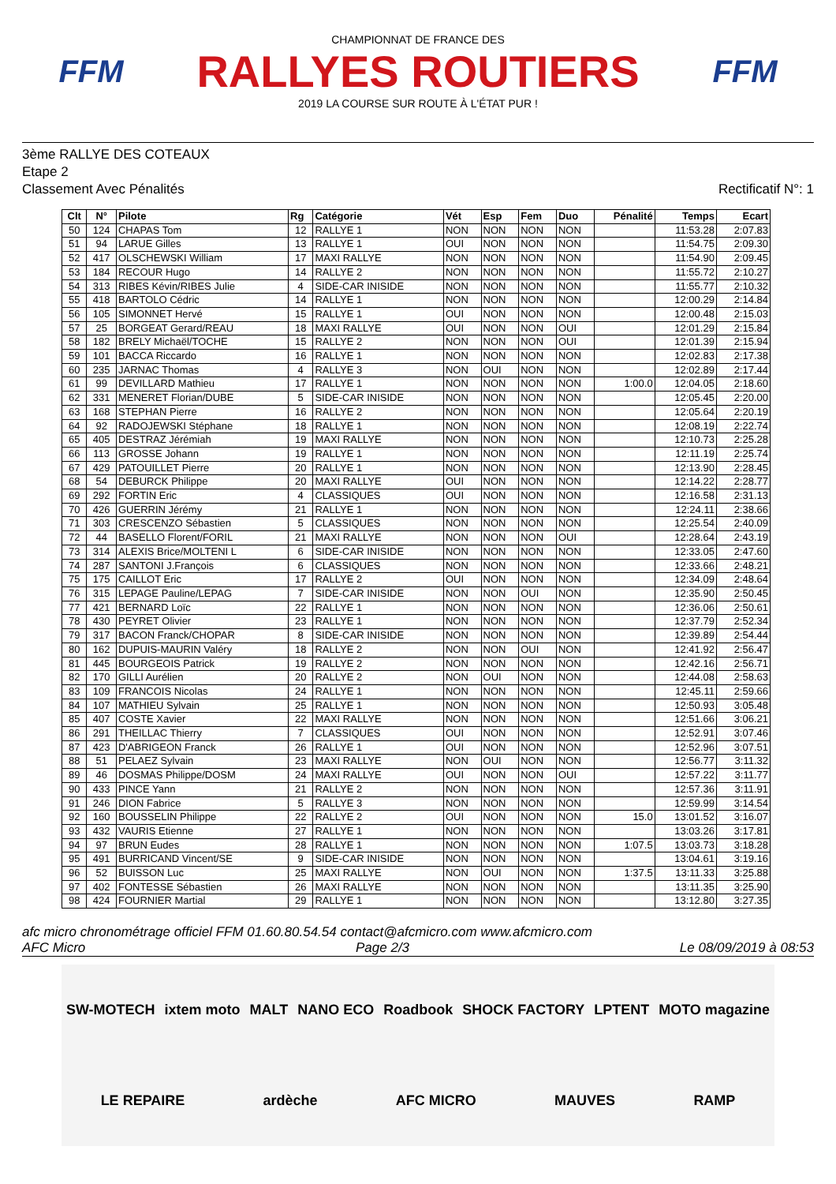FFM
CHAMPIONNAT DE FRANCE DES
RALLYES ROUTIERS
2019 LA COURSE SUR ROUTE À L'ÉTAT PUR !
FFM
3ème RALLYE DES COTEAUX
Etape 2
Classement Avec Pénalités Rectificatif N°: 1
| Clt | N° | Pilote | Rg | Catégorie | Vét | Esp | Fem | Duo | Pénalité | Temps | Ecart |
| --- | --- | --- | --- | --- | --- | --- | --- | --- | --- | --- | --- |
| 50 | 124 | CHAPAS Tom | 12 | RALLYE 1 | NON | NON | NON | NON | | 11:53.28 | 2:07.83 |
| 51 | 94 | LARUE Gilles | 13 | RALLYE 1 | OUI | NON | NON | NON | | 11:54.75 | 2:09.30 |
| 52 | 417 | OLSCHEWSKI William | 17 | MAXI RALLYE | NON | NON | NON | NON | | 11:54.90 | 2:09.45 |
| 53 | 184 | RECOUR Hugo | 14 | RALLYE 2 | NON | NON | NON | NON | | 11:55.72 | 2:10.27 |
| 54 | 313 | RIBES Kévin/RIBES Julie | 4 | SIDE-CAR INISIDE | NON | NON | NON | NON | | 11:55.77 | 2:10.32 |
| 55 | 418 | BARTOLO Cédric | 14 | RALLYE 1 | NON | NON | NON | NON | | 12:00.29 | 2:14.84 |
| 56 | 105 | SIMONNET Hervé | 15 | RALLYE 1 | OUI | NON | NON | NON | | 12:00.48 | 2:15.03 |
| 57 | 25 | BORGEAT Gerard/REAU | 18 | MAXI RALLYE | OUI | NON | NON | OUI | | 12:01.29 | 2:15.84 |
| 58 | 182 | BRELY Michaël/TOCHE | 15 | RALLYE 2 | NON | NON | NON | OUI | | 12:01.39 | 2:15.94 |
| 59 | 101 | BACCA Riccardo | 16 | RALLYE 1 | NON | NON | NON | NON | | 12:02.83 | 2:17.38 |
| 60 | 235 | JARNAC Thomas | 4 | RALLYE 3 | NON | OUI | NON | NON | | 12:02.89 | 2:17.44 |
| 61 | 99 | DEVILLARD Mathieu | 17 | RALLYE 1 | NON | NON | NON | NON | 1:00.0 | 12:04.05 | 2:18.60 |
| 62 | 331 | MENERET Florian/DUBE | 5 | SIDE-CAR INISIDE | NON | NON | NON | NON | | 12:05.45 | 2:20.00 |
| 63 | 168 | STEPHAN Pierre | 16 | RALLYE 2 | NON | NON | NON | NON | | 12:05.64 | 2:20.19 |
| 64 | 92 | RADOJEWSKI Stéphane | 18 | RALLYE 1 | NON | NON | NON | NON | | 12:08.19 | 2:22.74 |
| 65 | 405 | DESTRAZ Jérémiah | 19 | MAXI RALLYE | NON | NON | NON | NON | | 12:10.73 | 2:25.28 |
| 66 | 113 | GROSSE Johann | 19 | RALLYE 1 | NON | NON | NON | NON | | 12:11.19 | 2:25.74 |
| 67 | 429 | PATOUILLET Pierre | 20 | RALLYE 1 | NON | NON | NON | NON | | 12:13.90 | 2:28.45 |
| 68 | 54 | DEBURCK Philippe | 20 | MAXI RALLYE | OUI | NON | NON | NON | | 12:14.22 | 2:28.77 |
| 69 | 292 | FORTIN Eric | 4 | CLASSIQUES | OUI | NON | NON | NON | | 12:16.58 | 2:31.13 |
| 70 | 426 | GUERRIN Jérémy | 21 | RALLYE 1 | NON | NON | NON | NON | | 12:24.11 | 2:38.66 |
| 71 | 303 | CRESCENZO Sébastien | 5 | CLASSIQUES | NON | NON | NON | NON | | 12:25.54 | 2:40.09 |
| 72 | 44 | BASELLO Florent/FORIL | 21 | MAXI RALLYE | NON | NON | NON | OUI | | 12:28.64 | 2:43.19 |
| 73 | 314 | ALEXIS Brice/MOLTENI L | 6 | SIDE-CAR INISIDE | NON | NON | NON | NON | | 12:33.05 | 2:47.60 |
| 74 | 287 | SANTONI J.François | 6 | CLASSIQUES | NON | NON | NON | NON | | 12:33.66 | 2:48.21 |
| 75 | 175 | CAILLOT Eric | 17 | RALLYE 2 | OUI | NON | NON | NON | | 12:34.09 | 2:48.64 |
| 76 | 315 | LEPAGE Pauline/LEPAG | 7 | SIDE-CAR INISIDE | NON | NON | OUI | NON | | 12:35.90 | 2:50.45 |
| 77 | 421 | BERNARD Loïc | 22 | RALLYE 1 | NON | NON | NON | NON | | 12:36.06 | 2:50.61 |
| 78 | 430 | PEYRET Olivier | 23 | RALLYE 1 | NON | NON | NON | NON | | 12:37.79 | 2:52.34 |
| 79 | 317 | BACON Franck/CHOPAR | 8 | SIDE-CAR INISIDE | NON | NON | NON | NON | | 12:39.89 | 2:54.44 |
| 80 | 162 | DUPUIS-MAURIN Valéry | 18 | RALLYE 2 | NON | NON | OUI | NON | | 12:41.92 | 2:56.47 |
| 81 | 445 | BOURGEOIS Patrick | 19 | RALLYE 2 | NON | NON | NON | NON | | 12:42.16 | 2:56.71 |
| 82 | 170 | GILLI Aurélien | 20 | RALLYE 2 | NON | OUI | NON | NON | | 12:44.08 | 2:58.63 |
| 83 | 109 | FRANCOIS Nicolas | 24 | RALLYE 1 | NON | NON | NON | NON | | 12:45.11 | 2:59.66 |
| 84 | 107 | MATHIEU Sylvain | 25 | RALLYE 1 | NON | NON | NON | NON | | 12:50.93 | 3:05.48 |
| 85 | 407 | COSTE Xavier | 22 | MAXI RALLYE | NON | NON | NON | NON | | 12:51.66 | 3:06.21 |
| 86 | 291 | THEILLAC Thierry | 7 | CLASSIQUES | OUI | NON | NON | NON | | 12:52.91 | 3:07.46 |
| 87 | 423 | D'ABRIGEON Franck | 26 | RALLYE 1 | OUI | NON | NON | NON | | 12:52.96 | 3:07.51 |
| 88 | 51 | PELAEZ Sylvain | 23 | MAXI RALLYE | NON | OUI | NON | NON | | 12:56.77 | 3:11.32 |
| 89 | 46 | DOSMAS Philippe/DOSM | 24 | MAXI RALLYE | OUI | NON | NON | OUI | | 12:57.22 | 3:11.77 |
| 90 | 433 | PINCE Yann | 21 | RALLYE 2 | NON | NON | NON | NON | | 12:57.36 | 3:11.91 |
| 91 | 246 | DION Fabrice | 5 | RALLYE 3 | NON | NON | NON | NON | | 12:59.99 | 3:14.54 |
| 92 | 160 | BOUSSELIN Philippe | 22 | RALLYE 2 | OUI | NON | NON | NON | 15.0 | 13:01.52 | 3:16.07 |
| 93 | 432 | VAURIS Etienne | 27 | RALLYE 1 | NON | NON | NON | NON | | 13:03.26 | 3:17.81 |
| 94 | 97 | BRUN Eudes | 28 | RALLYE 1 | NON | NON | NON | NON | 1:07.5 | 13:03.73 | 3:18.28 |
| 95 | 491 | BURRICAND Vincent/SE | 9 | SIDE-CAR INISIDE | NON | NON | NON | NON | | 13:04.61 | 3:19.16 |
| 96 | 52 | BUISSON Luc | 25 | MAXI RALLYE | NON | OUI | NON | NON | 1:37.5 | 13:11.33 | 3:25.88 |
| 97 | 402 | FONTESSE Sébastien | 26 | MAXI RALLYE | NON | NON | NON | NON | | 13:11.35 | 3:25.90 |
| 98 | 424 | FOURNIER Martial | 29 | RALLYE 1 | NON | NON | NON | NON | | 13:12.80 | 3:27.35 |
afc micro chronométrage officiel FFM 01.60.80.54.54 contact@afcmicro.com www.afcmicro.com
AFC Micro Page 2/3 Le 08/09/2019 à 08:53
SW-MOTECH ixtem moto MALT NANO ECO Roadbook SHOCK FACTORY LPTENT MOTO magazine LE REPAIRE ardèche AFC MICRO MAUVES RAMP